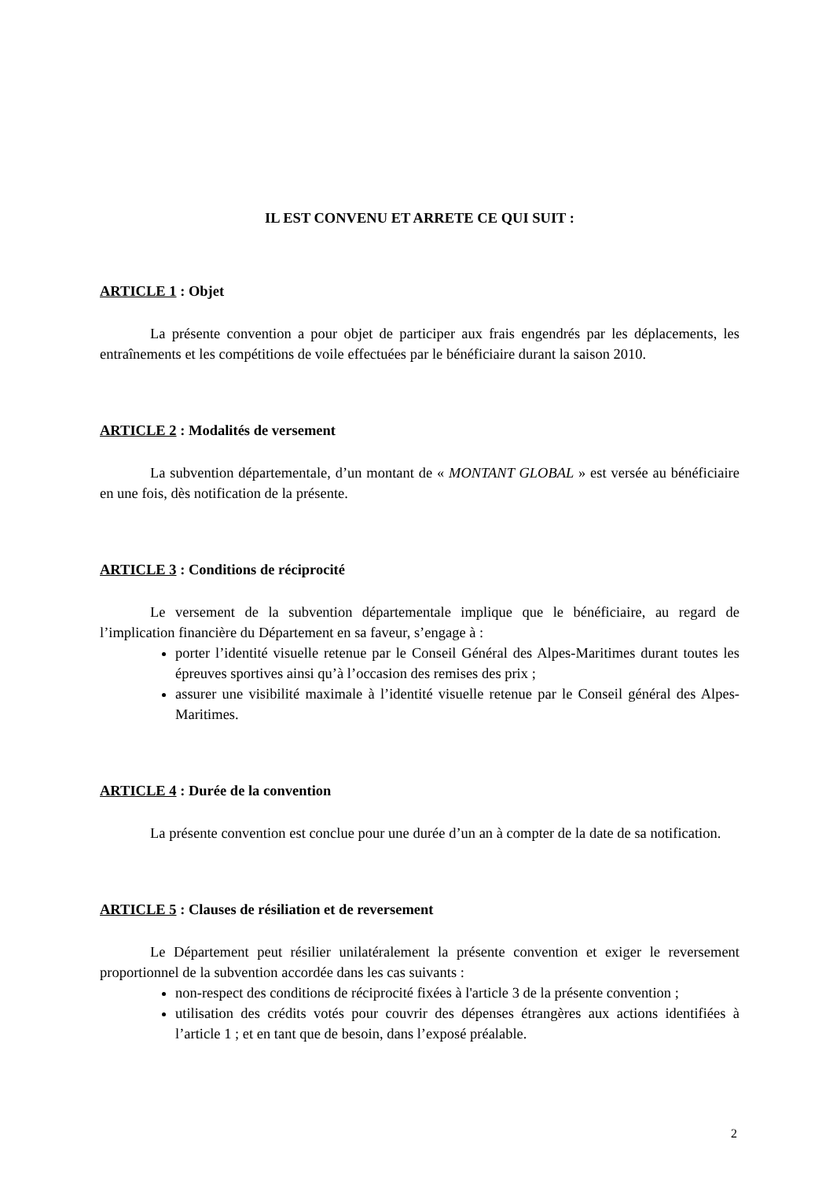IL EST CONVENU ET ARRETE CE QUI SUIT :
ARTICLE 1 : Objet
La présente convention a pour objet de participer aux frais engendrés par les déplacements, les entraînements et les compétitions de voile effectuées par le bénéficiaire durant la saison 2010.
ARTICLE 2 : Modalités de versement
La subvention départementale, d’un montant de « MONTANT GLOBAL » est versée au bénéficiaire en une fois, dès notification de la présente.
ARTICLE 3 : Conditions de réciprocité
Le versement de la subvention départementale implique que le bénéficiaire, au regard de l’implication financière du Département en sa faveur, s’engage à :
porter l’identité visuelle retenue par le Conseil Général des Alpes-Maritimes durant toutes les épreuves sportives ainsi qu’à l’occasion des remises des prix ;
assurer une visibilité maximale à l’identité visuelle retenue par le Conseil général des Alpes-Maritimes.
ARTICLE 4 : Durée de la convention
La présente convention est conclue pour une durée d’un an à compter de la date de sa notification.
ARTICLE 5 : Clauses de résiliation et de reversement
Le Département peut résilier unilatéralement la présente convention et exiger le reversement proportionnel de la subvention accordée dans les cas suivants :
non-respect des conditions de réciprocité fixées à l'article 3 de la présente convention ;
utilisation des crédits votés pour couvrir des dépenses étrangères aux actions identifiées à l’article 1 ; et en tant que de besoin, dans l’exposé préalable.
2